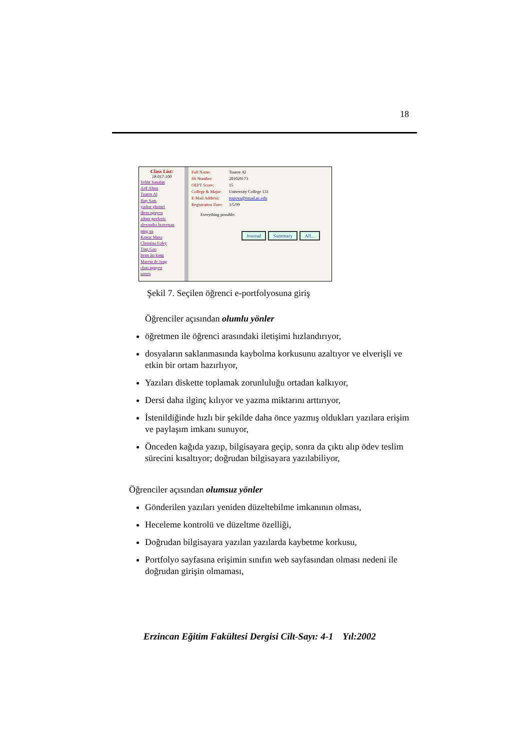18
Class List:
18-017-100
Vehbi Sanalan
Arif Altun
Tsurov Al
Huy Sam
yashar ghomri
diem nguyen
admir pavlovic
alexandra bravrman
ping xu
Kawar Musa
Christina Foley
Ting Gao
hyun jin kang
Marein de Jong
chau nguyen
sonvo
Full Name: Tsurov Al
SS Number: 281020173
OEPT Score: 15
College & Major: University College 131
E-Mail Address: tsurova@email.uc.edu
Registration Date: 1/5/99
Everything possible.
Journal Summary All...
Şekil 7. Seçilen öğrenci e-portfolyosuna giriş
Öğrenciler açısından olumlu yönler
öğretmen ile öğrenci arasındaki iletişimi hızlandırıyor,
dosyaların saklanmasında kaybolma korkusunu azaltıyor ve elverişli ve etkin bir ortam hazırlıyor,
Yazıları diskette toplamak zorunluluğu ortadan kalkıyor,
Dersi daha ilginç kılıyor ve yazma miktarını arttırıyor,
İstenildiğinde hızlı bir şekilde daha önce yazmış oldukları yazılara erişim ve paylaşım imkanı sunuyor,
Önceden kağıda yazıp, bilgisayara geçip, sonra da çıktı alıp ödev teslim sürecini kısaltıyor; doğrudan bilgisayara yazılabiliyor,
Öğrenciler açısından olumsuz yönler
Gönderilen yazıları yeniden düzeltebilme imkanının olması,
Heceleme kontrolü ve düzeltme özelliği,
Doğrudan bilgisayara yazılan yazılarda kaybetme korkusu,
Portfolyo sayfasına erişimin sınıfın web sayfasından olması nedeni ile doğrudan girişin olmaması,
Erzincan Eğitim Fakültesi Dergisi Cilt-Sayı: 4-1 Yıl:2002